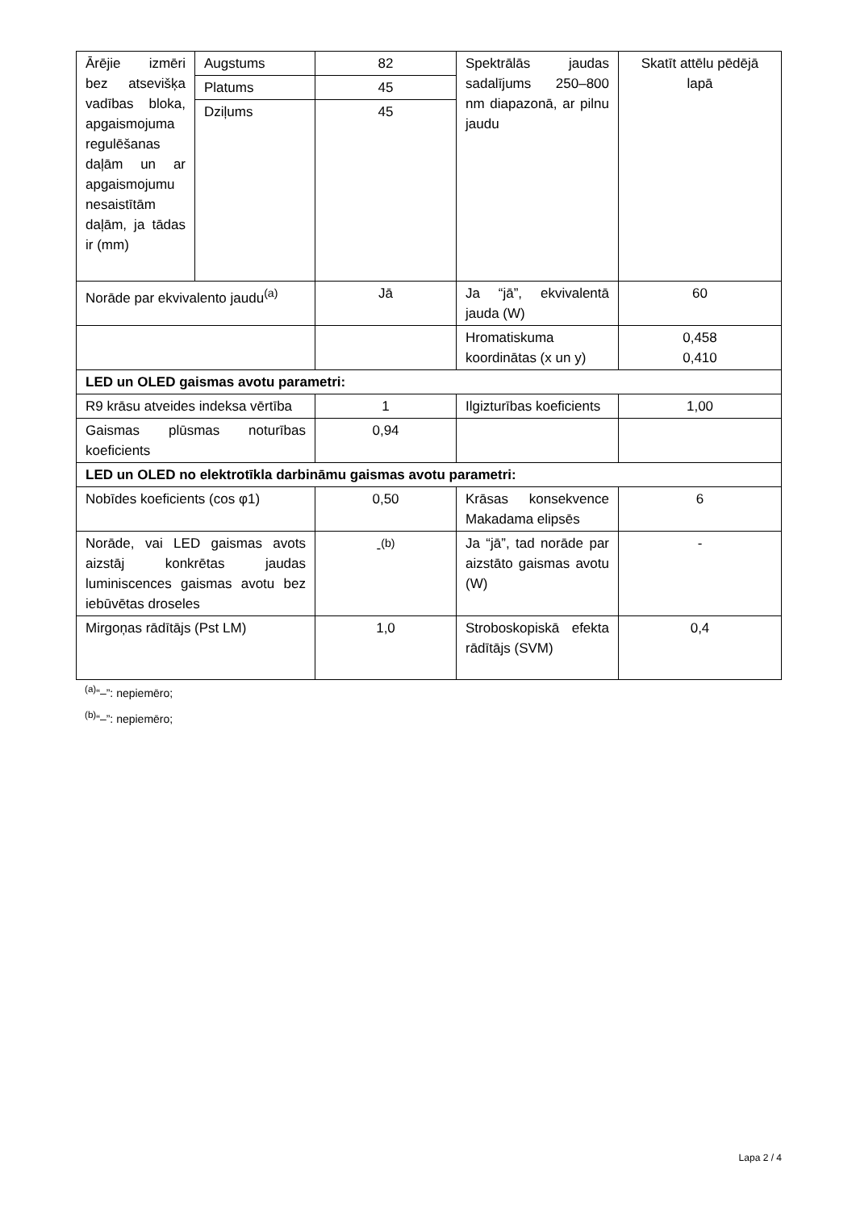| Ārējie izmēri bez atsevišķa vadības bloka, apgaismojuma regulēšanas daļām un ar apgaismojumu nesaistītām daļām, ja tādas ir (mm) | Augstums | 82 | Spektrālās jaudas sadalījums 250–800 nm diapazonā, ar pilnu jaudu | Skatīt attēlu pēdējā lapā |
| | Platums | 45 | | |
| | Dziļums | 45 | | |
| Norāde par ekvivalento jaudu<sup>(a)</sup> | | Jā | Ja “jā”, ekvivalentā jauda (W) | 60 |
| | | | Hromatiskuma koordinātas (x un y) | 0,458 0,410 |
| LED un OLED gaismas avotu parametri: | | | | |
| R9 krāsu atveides indeksa vērtība | | 1 | Ilgizturības koeficients | 1,00 |
| Gaismas plūsmas noturības koeficients | | 0,94 | | |
| LED un OLED no elektrotīkla darbināmu gaismas avotu parametri: | | | | |
| Nobīdes koeficients (cos φ1) | | 0,50 | Krāsas konsekvence Makadama elipsēs | 6 |
| Norāde, vai LED gaismas avots aizstāj konkrētas jaudas luminiscences gaismas avotu bez iebūvētas droseles | | -<sup>(b)</sup> | Ja “jā”, tad norāde par aizstāto gaismas avotu (W) | - |
| Mirgoņas rādītājs (Pst LM) | | 1,0 | Stroboskopiskā efekta rādītājs (SVM) | 0,4 |
<sup>(a)</sup> “–”: nepiemēro;
<sup>(b)</sup> “–”: nepiemēro;
Lapa 2 / 4